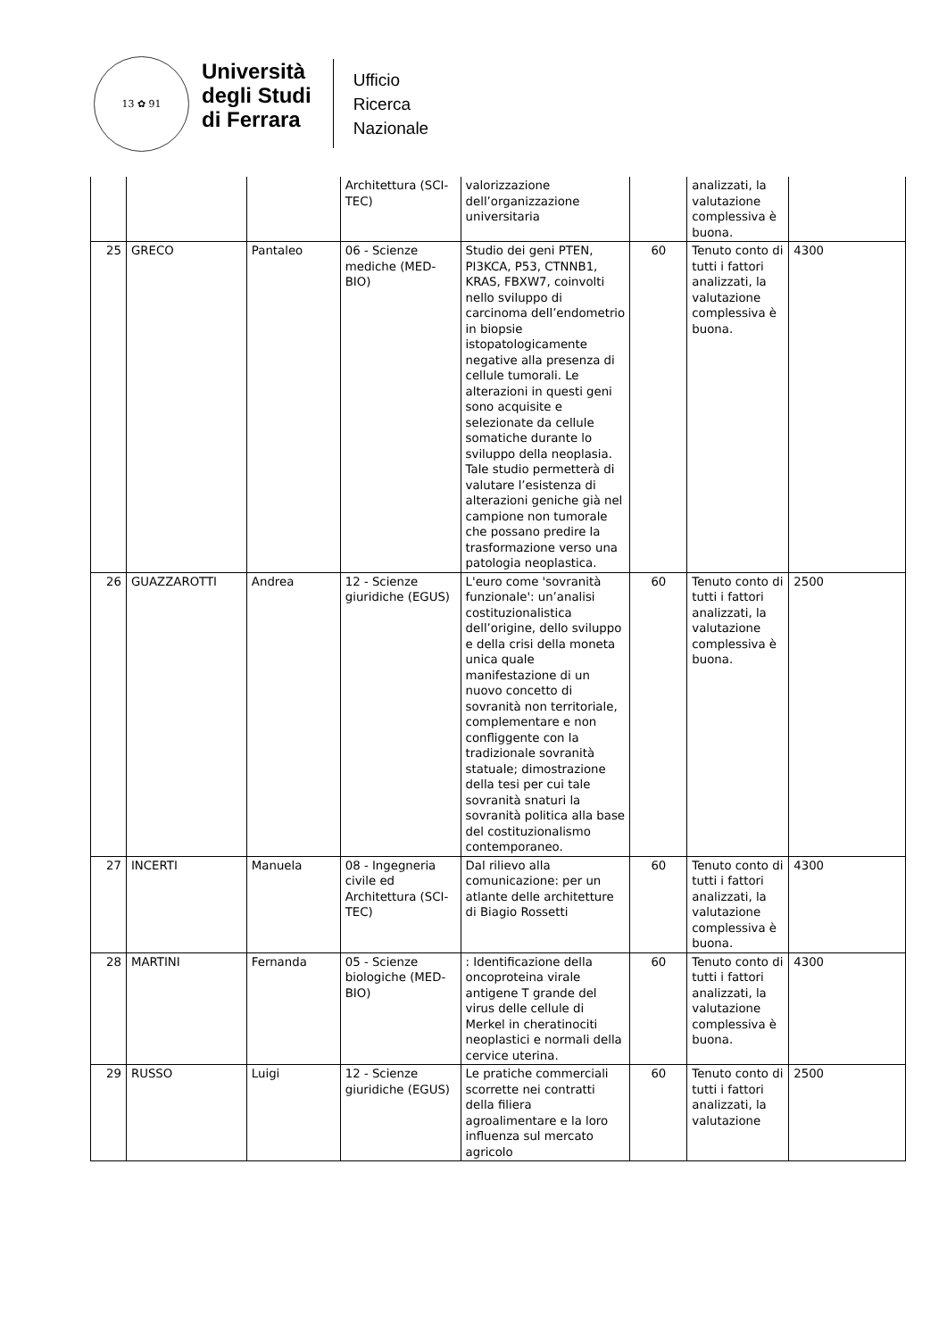13 ✿ 91
Università
degli Studi
di Ferrara
Ufficio
Ricerca
Nazionale
| | | | Architettura (SCI-TEC) | valorizzazione dell’organizzazione universitaria | | analizzati, la valutazione complessiva è buona. | |
| 25 | GRECO | Pantaleo | 06 - Scienze mediche (MED-BIO) | Studio dei geni PTEN, PI3KCA, P53, CTNNB1, KRAS, FBXW7, coinvolti nello sviluppo di carcinoma dell’endometrio in biopsie istopatologicamente negative alla presenza di cellule tumorali. Le alterazioni in questi geni sono acquisite e selezionate da cellule somatiche durante lo sviluppo della neoplasia. Tale studio permetterà di valutare l’esistenza di alterazioni geniche già nel campione non tumorale che possano predire la trasformazione verso una patologia neoplastica. | 60 | Tenuto conto di tutti i fattori analizzati, la valutazione complessiva è buona. | 4300 |
| 26 | GUAZZAROTTI | Andrea | 12 - Scienze giuridiche (EGUS) | L'euro come 'sovranità funzionale': un’analisi costituzionalistica dell’origine, dello sviluppo e della crisi della moneta unica quale manifestazione di un nuovo concetto di sovranità non territoriale, complementare e non confliggente con la tradizionale sovranità statuale; dimostrazione della tesi per cui tale sovranità snaturi la sovranità politica alla base del costituzionalismo contemporaneo. | 60 | Tenuto conto di tutti i fattori analizzati, la valutazione complessiva è buona. | 2500 |
| 27 | INCERTI | Manuela | 08 - Ingegneria civile ed Architettura (SCI-TEC) | Dal rilievo alla comunicazione: per un atlante delle architetture di Biagio Rossetti | 60 | Tenuto conto di tutti i fattori analizzati, la valutazione complessiva è buona. | 4300 |
| 28 | MARTINI | Fernanda | 05 - Scienze biologiche (MED-BIO) | : Identificazione della oncoproteina virale antigene T grande del virus delle cellule di Merkel in cheratinociti neoplastici e normali della cervice uterina. | 60 | Tenuto conto di tutti i fattori analizzati, la valutazione complessiva è buona. | 4300 |
| 29 | RUSSO | Luigi | 12 - Scienze giuridiche (EGUS) | Le pratiche commerciali scorrette nei contratti della filiera agroalimentare e la loro influenza sul mercato agricolo | 60 | Tenuto conto di tutti i fattori analizzati, la valutazione | 2500 |